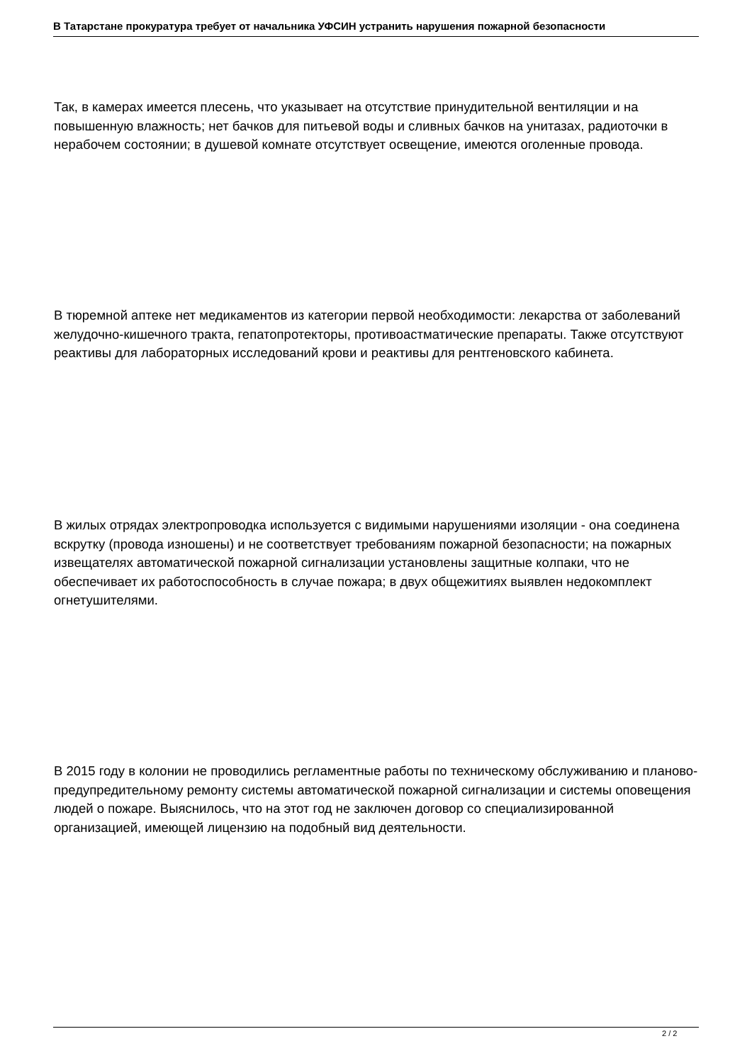В Татарстане прокуратура требует от начальника УФСИН устранить нарушения пожарной безопасности
Так, в камерах имеется плесень, что указывает на отсутствие принудительной вентиляции и на повышенную влажность; нет бачков для питьевой воды и сливных бачков на унитазах, радиоточки в нерабочем состоянии; в душевой комнате отсутствует освещение, имеются оголенные провода.
В тюремной аптеке нет медикаментов из категории первой необходимости: лекарства от заболеваний желудочно-кишечного тракта, гепатопротекторы, противоастматические препараты. Также отсутствуют реактивы для лабораторных исследований крови и реактивы для рентгеновского кабинета.
В жилых отрядах электропроводка используется с видимыми нарушениями изоляции - она соединена вскрутку (провода изношены) и не соответствует требованиям пожарной безопасности; на пожарных извещателях автоматической пожарной сигнализации установлены защитные колпаки, что не обеспечивает их работоспособность в случае пожара; в двух общежитиях выявлен недокомплект огнетушителями.
В 2015 году в колонии не проводились регламентные работы по техническому обслуживанию и планово-предупредительному ремонту системы автоматической пожарной сигнализации и системы оповещения людей о пожаре. Выяснилось, что на этот год не заключен договор со специализированной организацией, имеющей лицензию на подобный вид деятельности.
2 / 2